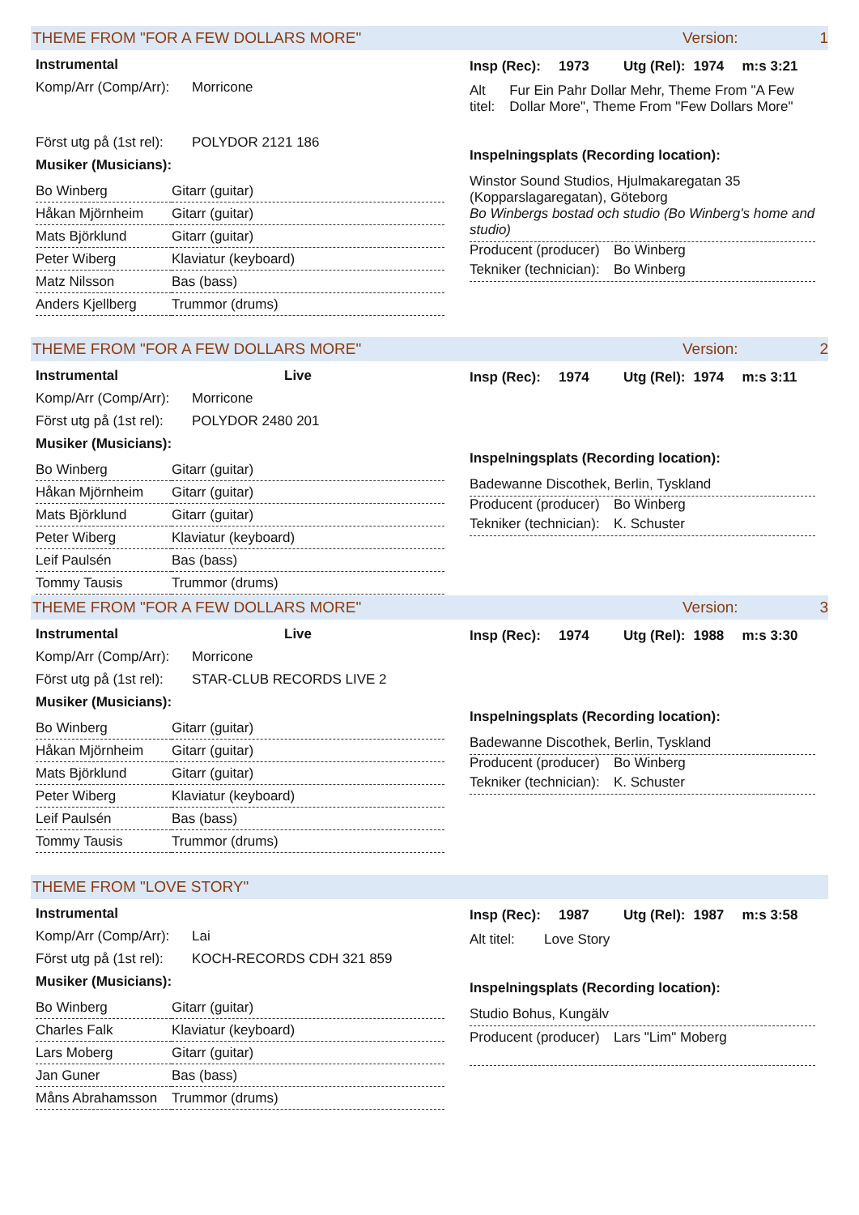THEME FROM "FOR A FEW DOLLARS MORE" Version: 1
Instrumental
Komp/Arr (Comp/Arr): Morricone
Först utg på (1st rel): POLYDOR 2121 186
Musiker (Musicians):
| Bo Winberg | Gitarr (guitar) |
| Håkan Mjörnheim | Gitarr (guitar) |
| Mats Björklund | Gitarr (guitar) |
| Peter Wiberg | Klaviatur (keyboard) |
| Matz Nilsson | Bas (bass) |
| Anders Kjellberg | Trummor (drums) |
Insp (Rec): 1973 Utg (Rel): 1974 m:s 3:21
Alt titel: Fur Ein Pahr Dollar Mehr, Theme From "A Few Dollar More", Theme From "Few Dollars More"
Inspelningsplats (Recording location):
Winstor Sound Studios, Hjulmakaregatan 35 (Kopparslagaregatan), Göteborg
Bo Winbergs bostad och studio (Bo Winberg's home and studio)
Producent (producer) Bo Winberg
Tekniker (technician): Bo Winberg
THEME FROM "FOR A FEW DOLLARS MORE" Version: 2
Instrumental Live
Komp/Arr (Comp/Arr): Morricone
Först utg på (1st rel): POLYDOR 2480 201
Musiker (Musicians):
| Bo Winberg | Gitarr (guitar) |
| Håkan Mjörnheim | Gitarr (guitar) |
| Mats Björklund | Gitarr (guitar) |
| Peter Wiberg | Klaviatur (keyboard) |
| Leif Paulsén | Bas (bass) |
| Tommy Tausis | Trummor (drums) |
Insp (Rec): 1974 Utg (Rel): 1974 m:s 3:11
Inspelningsplats (Recording location):
Badewanne Discothek, Berlin, Tyskland
Producent (producer) Bo Winberg
Tekniker (technician): K. Schuster
THEME FROM "FOR A FEW DOLLARS MORE" Version: 3
Instrumental Live
Komp/Arr (Comp/Arr): Morricone
Först utg på (1st rel): STAR-CLUB RECORDS LIVE 2
Musiker (Musicians):
| Bo Winberg | Gitarr (guitar) |
| Håkan Mjörnheim | Gitarr (guitar) |
| Mats Björklund | Gitarr (guitar) |
| Peter Wiberg | Klaviatur (keyboard) |
| Leif Paulsén | Bas (bass) |
| Tommy Tausis | Trummor (drums) |
Insp (Rec): 1974 Utg (Rel): 1988 m:s 3:30
Inspelningsplats (Recording location):
Badewanne Discothek, Berlin, Tyskland
Producent (producer) Bo Winberg
Tekniker (technician): K. Schuster
THEME FROM "LOVE STORY"
Instrumental
Komp/Arr (Comp/Arr): Lai
Först utg på (1st rel): KOCH-RECORDS CDH 321 859
Musiker (Musicians):
| Bo Winberg | Gitarr (guitar) |
| Charles Falk | Klaviatur (keyboard) |
| Lars Moberg | Gitarr (guitar) |
| Jan Guner | Bas (bass) |
| Måns Abrahamsson | Trummor (drums) |
Insp (Rec): 1987 Utg (Rel): 1987 m:s 3:58
Alt titel: Love Story
Inspelningsplats (Recording location):
Studio Bohus, Kungälv
Producent (producer) Lars "Lim" Moberg